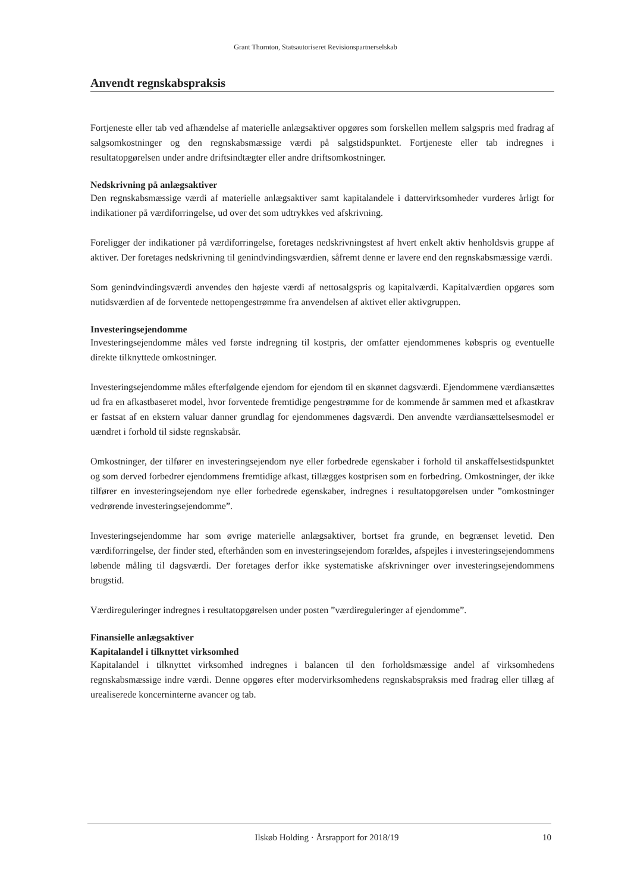Grant Thornton, Statsautoriseret Revisionspartnerselskab
Anvendt regnskabspraksis
Fortjeneste eller tab ved afhændelse af materielle anlægsaktiver opgøres som forskellen mellem salgspris med fradrag af salgsomkostninger og den regnskabsmæssige værdi på salgstidspunktet. Fortjeneste eller tab indregnes i resultatopgørelsen under andre driftsindtægter eller andre driftsomkostninger.
Nedskrivning på anlægsaktiver
Den regnskabsmæssige værdi af materielle anlægsaktiver samt kapitalandele i dattervirksomheder vurderes årligt for indikationer på værdiforringelse, ud over det som udtrykkes ved afskrivning.
Foreligger der indikationer på værdiforringelse, foretages nedskrivningstest af hvert enkelt aktiv henholdsvis gruppe af aktiver. Der foretages nedskrivning til genindvindingsværdien, såfremt denne er lavere end den regnskabsmæssige værdi.
Som genindvindingsværdi anvendes den højeste værdi af nettosalgspris og kapitalværdi. Kapitalværdien opgøres som nutidsværdien af de forventede nettopengestrømme fra anvendelsen af aktivet eller aktivgruppen.
Investeringsejendomme
Investeringsejendomme måles ved første indregning til kostpris, der omfatter ejendommenes købspris og eventuelle direkte tilknyttede omkostninger.
Investeringsejendomme måles efterfølgende ejendom for ejendom til en skønnet dagsværdi. Ejendommene værdiansættes ud fra en afkastbaseret model, hvor forventede fremtidige pengestrømme for de kommende år sammen med et afkastkrav er fastsat af en ekstern valuar danner grundlag for ejendommenes dagsværdi. Den anvendte værdiansættelsesmodel er uændret i forhold til sidste regnskabsår.
Omkostninger, der tilfører en investeringsejendom nye eller forbedrede egenskaber i forhold til anskaffelsestidspunktet og som derved forbedrer ejendommens fremtidige afkast, tillægges kostprisen som en forbedring. Omkostninger, der ikke tilfører en investeringsejendom nye eller forbedrede egenskaber, indregnes i resultatopgørelsen under ”omkostninger vedrørende investeringsejendomme”.
Investeringsejendomme har som øvrige materielle anlægsaktiver, bortset fra grunde, en begrænset levetid. Den værdiforringelse, der finder sted, efterhånden som en investeringsejendom forældes, afspejles i investeringsejendommens løbende måling til dagsværdi. Der foretages derfor ikke systematiske afskrivninger over investeringsejendommens brugstid.
Værdireguleringer indregnes i resultatopgørelsen under posten ”værdireguleringer af ejendomme”.
Finansielle anlægsaktiver
Kapitalandel i tilknyttet virksomhed
Kapitalandel i tilknyttet virksomhed indregnes i balancen til den forholdsmæssige andel af virksomhedens regnskabsmæssige indre værdi. Denne opgøres efter modervirksomhedens regnskabspraksis med fradrag eller tillæg af urealiserede koncerninterne avancer og tab.
Ilskøb Holding · Årsrapport for 2018/19 10